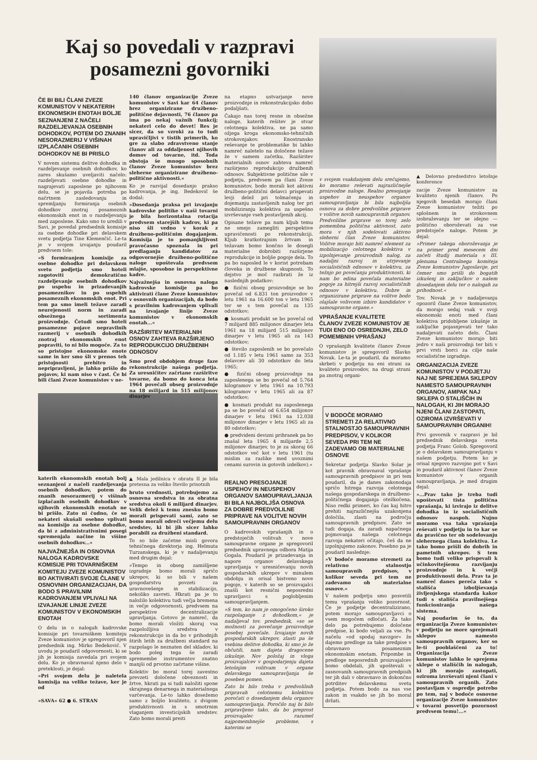Kaj so povedali v razpravi posamezni govorniki
ČE BI BILI ČLANI ZVEZE KOMUNISTOV V NEKATERIH EKONOMSKIH ENOTAH BOLJE SEZNANJENI Z NAČELI RAZDELJEVANJA OSEBNIH DOHODKOV, POTEM DO ZNANIH NESORAZMERIJ V VIŠINAH IZPLAČANIH OSEBNIH DOHODKOV NE BI PRISLO
V novem sistemu delitve dohodka in razdeljevanje osebnih dohodkov, ko zares skušamo uveljaviti načelo: razdeljevati osebne dohodke in nagrajevati zaposlene po njihovem delu, se je pojavila potreba po načrtnem zasledovanju in spremljanju formiranja osebnih dohodkov znotraj posameznih ekonomskih enot in o razdeljevanju med zaposlene. Kako smo to uredili v Savi, je povedal predsednik komisije za osebne dohodke pri delavskem svetu podjetja Tine Klemenčič. Le-ta je v svojem izvajanju poudaril predvsem tole:
»S formiranjem komisije za osebne dohodke pri delavskem svetu podjetja smo hoteli zagotoviti demokratično razdeljevanje osebnih dohodkov po uspehu in prizadevanjih posameznikov in po uspehih posameznih ekonomskih enot. Pri tem pa smo imeli težave zaradi neurejenosti norm in zaradi obsežnega sortimenta proizvodnje. Četudi smo hoteli posamezne pojave nepravilnih razmerij v osebnih dohodkih znotraj ekonomskih enot popraviti, to ni bilo mogoče. Za to so pristojne ekonomske enote same in ker smo šli v prenos teh pristojnosti prehitro in nepripravljeni, je lahko prišlo do pojavov, ki nam niso v čast. Če bi bili člani Zveze komunistov v ne-
140 članov organizacije Zveze komunistov v Savi kar 64 članov brez organizirane družbeno-politične dejavnosti, 76 članov pa ima po nekaj važnih funkcij; nekateri celo do devet! Res je sicer, da so vzroki za to tudi upravičljivi v tistih primerih, ko gre za slabo zdravstveno stanje članov ali za oddaljenost njihovih domov od tovarne, itd. Toda obstoja še mnogo sposobnih članov Zveze komunistov brez sleherne organizirane družbeno-politične aktivnosti.«
Ko je razvijal dosedanjo prakso kadrovanja, je ing. Bedekovič še dodal:
»Dosedanja praksa pri izvajanju kadrovske politike v naši tovarni je bila horizontalna rotacija predvsem starejših kadrov, ki pa niso šli vedno v korak z družbeno-političnim dogajanjem. Komisija je to pomanjkljivost pravočasno spoznala in pri predlaganju kandidatov za odgovornejše družbeno-politične naloge upoštevala predvsem mlajše, sposobne in perspektivne kadre.
Najvažnejša in osnovna naloga kadrovske komisije pa bo aktivirati člane Zveze komunistov v osnovnih organizacijah, da bodo s pravilnim kadrovanjem vplivali na izvajanje linije Zveze komunistov v ekonomskih enotah...«
RAZŠIRITEV MATERIALNIH OSNOV ZAHTEVA RAZŠIRJENO REPRODUKCIJO DRUŽBENIH ODNOSOV
Smo pred obdobjem druge faze rekonstrukcije našega podjetja. Za uresničitev začrtane razširitve tovarne, da bomo do konca leta 1964 povečali obseg proizvodnje na 18 milijard in 515 milijonov dinarjev
na etapno ustvarjanje nove proizvodnje in rekonstrukcijsko dobo podaljšati.
Čakajo nas torej resne in obsežne naloge, katerih rešitev je stvar celotnega kolektiva, ne pa samo ožjega kroga ekonomsko-tehničnih strokovnjakov. Enostransko reševanje te problematike bi lahko namreč naletelo na določene težave že v samem začetku. Razširitev materialnih osnov zahteva namreč razširjeno reprodukcijo družbenih odnosov. Subjektivne politične sile v podjetju, predvsem pa člani Zveze komunistov, bodo morali kot aktivni družbeno-politični delavci prispevati levji delež pri tolmačenju in dojemanju zastavljenih nalog ter pri mobiliziranju kolektiva za uspešno izvrševanje vseh postavljenih akcij.
Opisane težave pa nam kljub temu ne smejo zamegliti perspektive upravičenosti po rekonstrukciji. Kljub kratkotrajnim žrtvam in težavam bomo končno le dosegli materialne dobrobiti razširjene reprodukcije in boljše pogoje dela. To pa bo naposled le v korist potrebam človeka in družbene skupnosti. To dejstvo je moč razbrati že iz naslednjih podatkov:
● fizični obseg proizvodnje se bo povečal od 6.831 ton proizvodov v letu 1961 na 16.600 ton v letu 1965 ter se s tem povečal za 135 odstotkov;
● kosmati produkt se bo povečal od 7 milijard 885 milijonov dinarjev leta 1961 na 18 milijard 515 milijonov dinarjev v letu 1965 ali za 143 odstotkov;
● število zaposlenih se bo povečalo od 1.185 v letu 1961 samo za 353 delavcev ali 30 odstotkov do leta 1965;
● fizični obseg proizvodnje na zaposlenega se bo povečal od 5.764 kilogramov v letu 1961 na 10.793 kilogramov v letu 1965 ali za 87 odstotkov;
● kosmati produkt na zaposlenega pa se bo povečal od 6.654 milijonov dinarjev v letu 1961 na 12.038 milijonov dinarjev v letu 1965 ali za 80 odstotkov;
● predvideni devizni prihranek pa bo znašal leta 1965 4 milijarde 2,5 milijonov dinarjev, to je za skoraj 66 odstotkov več kot v letu 1961 (tu mislim za razlike med uvoznimi cenami surovin in gotovih izdelkov).«
v svojem vsakdanjem delu srečujemo, ko moramo reševati najrazličnejše proizvodne naloge. Realno presojanje uspehov in neuspehov organov samoupravljanja bi bila najboljša osnova za dobre predvolilne priprave v volitve novih samoupravnih organov. Predvolilne priprave so torej zelo pomembna politična aktivnost, zato mora v njih sodelovati aktivno sleherni član Zveze komunistov. Volitve morajo biti namreč element za mobilizacijo celotnega kolektiva v izpolnjevanje proizvodnih nalog, za nadaljni razvoj in utrjevanje socialističnih odnosov v kolektivu, za težnjo po povečanju produktivnosti, ki nam bo edina povečala materialne pogoje za hitrejši razvoj socialističnih odnosov v kolektivu. Dobre in organizirane priprave na volitve bodo olajšale volivcem izbiro kandidatov v samoupravne organe.«
VPRAŠANJE KVALITETE ČLANOV ZVEZE KOMUNISTOV JE TUDI ENO OD OSREDNJIH, ZELO POMEMBNIH VPRAŠANJ
O vprašanjih kvalitete članov Zveze komunistov je spregovoril Slavko Novak. Le-ta je poudaril, da moramo skrbeti v podjetju na eni strani za kvaliteto proizvodov, na drugi strani pa znotraj organi-
▲ Delovno predsedstvo letošnje konference
zacije Zveze komunistov za kvaliteto njenih članov. Po njegovih besedah morajo člani Zveze komunistov težiti po splošnem in strokovnem izobraževanju ter se idejno — politično oboroževati za vse predstoječe naloge. Potem je dejal:
»Primer takega oboroževanja je na primer pred mesecem dni začeti študij materiala s III. plenuma Centralnega komiteja Zveze komunistov Jugoslavije, pri čemer smo prišli do bogatih izkušenj in zaključkov o našem dosedanjem delu ter o nalogah za prihodnost.«
Tov. Novak je v nadaljevanju opozoril člane Zveze komunistov, da morajo sedaj vsak v svoji ekonomski enoti med člani kolektiva pridobljene izkušnje in zaključke pojasnjevati ter tako nadaljevati začeto delo. Člani Zveze komunistov morajo biti jedro v naši proizvodnji ter biti v prvi vrsti borci za cilje naše socialistične izgradnje.
ORGANIZACIJA ZVEZE KOMUNISTOV V PODJETJU NAJ NE SPREJEMA SKLEPOV NAMESTO SAMOUPRAVNIH ORGANOV, AMPAK NAJ SKLEPA O STALIŠČIH IN NALOGAH, KI JIH MORAJO NJENI ČLANI ZASTOPATI, OZIROMA IZVRŠEVATI V SAMOUPRAVNIH ORGANIH!
Prvi govornik v razpravi je bil predsednik delavskega sveta podjetja Franc Golob. Spregovoril je o delavskem samoupravljanju v našem podjetju. Potem ko je orisal njegovo razvojno pot v Savi in poudaril aktivnost članov Zveze komunistov v organih samoupravljanja, je med drugim dejal:
»...Prav tako je treba tudi upoštevati tista politična vprašanja, ki izvirajo iz delitve dohodka in iz socialističnih odnosov naspoh. Nujno moramo vsa taka vprašanja reševati v podjetju in to kar se da pravično ter ob sodelovanju slehernega člana kolektiva. Le tako bomo prišli do dobrih in pametnih ukrepov. S tem bomo tudi veliko prispevali k učinkovitejšemu razvijanju proizvodnje in k večji produktivnosti dela. Prav ta je namreč danes pereča tako s stališča izboljševanja življenjskega standarda kakor tudi s stališča pravilnejšega funkcioniranja našega sistema.
Naj poudarim še to, da organizacija Zveze komunistov v podjetju ne more sprejemati sklepov namesto samoupravnih organov, ker so le-ti pooblaščeni za to! Organizacija Zveze komunistov lahko le sprejema sklepe o stališčih in nalogah, ki jih morajo zastopati, oziroma izvrševati njeni člani v samoupravnih organih. Zato postavljam v ospredje potrebo po tem, naj v bodoče osnovne organizacije Zveze komunistov v tovarni posvetijo pozornost predvsem temu!...«
katerih ekonomskih enotah bolj seznanjeni z načeli razdeljevanja osebnih dohodkov, potem do znanih nesorazmerij v višinah izplačanih osebnih dohodkov v njihovih ekonomskih enotah ne bi prišlo. Zato ni čudno, če so nekateri skušali osebno vplivati na komisijo za osebne dohodke, da bi z administrativnimi posegi spremenjala načine in višine osebnih dohodkov...«
NAJVAŽNEJŠA IN OSNOVNA NALOGA KADROVSKE KOMISIJE PRI TOVARNIŠKEM KOMITEJU ZVEZE KOMUNISTOV BO AKTIVIRATI SVOJE ČLANE V OSNOVNIH ORGANIZACIJAH, DA BODO S PRAVILNIM KADROVANJEM VPLIVALI NA IZVAJANJE LINIJE ZVEZE KOMUNISTOV V EKONOMSKIH ENOTAH
O delu in o nalogah kadrovske komisije pri tovarniškem komiteju Zveze komunistov je spregovoril njen predsednik ing. Mirko Bedekovič. V uvodu je poudaril odgovornosti, ki se jih je komisija zavedala pri svojem delu. Ko je obravnaval njeno delo v preteklosti, je dejal:
»Pri svojem delu je naletela komisija na velike težave, ker je od
»SAVA« 62 ● 6. STRAN
▲ Mala jedilnica v obratu II je bila pretesna za veliko število prisotnih
bruto vrednosti, potrebujemo za osnovna sredstva in za obratna sredstva okoli 6 milijard dinarjev. Velik delež k temu znesku bomo morali prispevati sami, zato se bomo morali odreči večjemu delu sredstev, ki bi jih sicer lahko porabili za družbeni standard.
To so bile začetne misli govora tehničnega direktorja ing. Helmuta Turzanskega, ki je v nadaljevanju med drugim dejal:
»Tempo in obseg zamišljene izgradnje bomo morali spričo ukrepov, ki so bili v našem gospodarstvu povzeti za uravnovešenje in stabilizacijo, nekoliko zavreti. Hkrati pa je to naložilo kolektivu tudi večja bremena in večje odgovornosti, predvsem na perspektive decentralizacije upravljanja. Gotovo je namreč, da bomo morali vložiti skoraj vsa razpoložljiva sredstva v rekonstrukcijo in da bo v prihodnjih štirih letih za družbeni standard na razpolago le neznaten del skladov, ki bodo poleg tega še zaradi spremembe instrumentov znatno manjši od prvotno začrtane višine.
Kolektiv bo moral torej zavestno prevzeti določene obveznosti in žrtve, hkrati pa si tudi naložiti spone skrajnega denarnega in materialnega varčevanja. Le-to lahko dosežemo samo z boljšo kvaliteto, z dvigom produktivnosti in s smotrnim vlaganjem investicijskih sredstev. Zato bomo morali preiti
REALNO PRESOJANJE USPEHOV IN NEUSPEHOV ORGANOV SAMOUPRAVLJANJA BI BILA NAJBOLJŠA OSNOVA ZA DOBRE PREDVOLILNE PRIPRAVE NA VOLITVE NOVIH SAMOUPRAVNIH ORGANOV
O kadrovskih vprašanjih in o predstoječih volitvah v nove samoupravne organe je spregovoril predsednik upravnega odbora Matija Gogala. Poudaril je prizadevanja in napore organov delavskega upravljanja v uresničevanju novih gospodarskih ukrepov v minulem obdobju in orisal bistveno nove pogoje, v katerih so se proizvajalci znašli kot resnični neposredni upravljavci s poglobljenim samoupravljanjem.
»S tem, ko nam je omogočeno široko razpolaganje z dohodkom,« je nadaljeval tov. predsednik, »so se možnosti za povečanje proizvodnje posebej povečale. Izvajanje novih gospodarskih ukrepov, zlasti pa še vsebina delitve dohodka, ki smo jo že občutili, nam dajeta dragocene izkušnje. Nov položaj in vloga proizvajalcev v gospodarjenju dajeta letošnjim volitvam v organe delavskega samoupravljanja še poseben pomen.
Zato bi bilo treba v predvolilnih pripravah celotnemu kolektivu poročati o dosedanjem delu organov samoupravljanja. Poročilo naj bi bilo pripravljeno tako, da bo preprost proizvajalec razumel najpomembnejše probleme, s katerimi se
V BODOČE MORAMO STREMETI ZA RELATIVNO STALNOSTJO SAMOUPRAVNIH PREDPISOV, V KOLIKOR SEVEDA PRI TEM NE ZADEVAMO OB MATERIALNE OSNOVE
Sekretar podjetja Slavko Solar je kot pravnik obravnaval vprašanje samoupravnih predpisov in pri tem poudaril, da je danes zakonodaja spričo hitrega razvoja celotnega našega gospodarskega in družbeno-političnega dogajanja otežkočena. Niso redki primeri, ko čas kaj hitro prehiti najrazličnejša uzakonjena določila, zlasti na področju samoupravnih predpisov. Zato se tudi dogaja, da zaradi napačnega pojmovanja našega celotnega razvoja nekateri očitajo, češ da ne izpolnjujemo zakonov. Posebno pa je poudaril naslednje:
»V bodoče moramo stremeti za relativno stalnostjo samoupravnih predpisov, v kolikor seveda pri tem ne zadevamo ob materialne osnove.«
V našem podjetju smo posvetili temu vprašanju veliko pozornost. Če je podjetje decentralizirano, potem morajo samoupravljavci o vsem mogočem odločati. Za tako delo pa potrebujemo določene predpise, ki bodo veljali za vse. Po načelu »od spodaj navzgor« že dajemo predloge za take predpise v obravnavo posameznim ekonomskim enotam. Pripombe in predloge neposrednih proizvajalcev bomo obdelali, jih upoštevali v zasnovanih samoupravnih predpisih ter jih dali v obravnavo in dokončno potrditev delavskemu svetu podjetja. Potem bodo za nas vse zakon in vsakdo se jih bo moral držati.